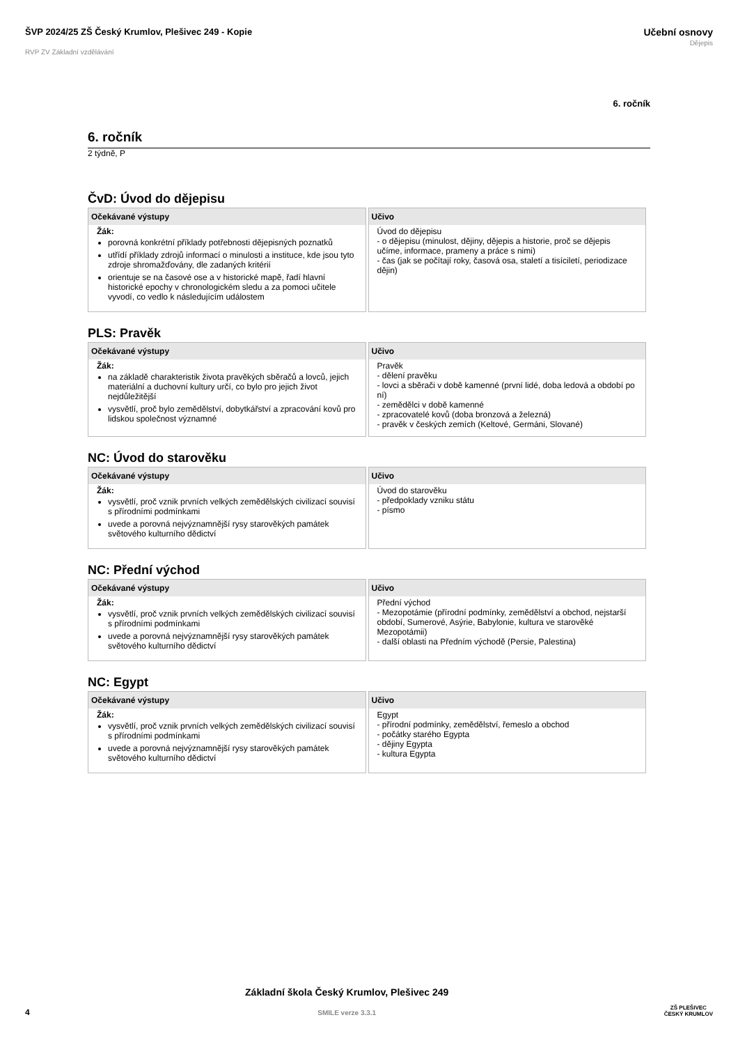ŠVP 2024/25 ZŠ Český Krumlov, Plešivec 249 - Kopie
RVP ZV Základní vzdělávání
Učební osnovy
Dějepis
6. ročník
6. ročník
2 týdně, P
ČvD: Úvod do dějepisu
| Očekávané výstupy | Učivo |
| --- | --- |
| Žák: porovná konkrétní příklady potřebnosti dějepisných poznatků utřídí příklady zdrojů informací o minulosti a instituce, kde jsou tyto zdroje shromažďovány, dle zadaných kritérií orientuje se na časové ose a v historické mapě, řadí hlavní historické epochy v chronologickém sledu a za pomoci učitele vyvodí, co vedlo k následujícím událostem | Úvod do dějepisu - o dějepisu (minulost, dějiny, dějepis a historie, proč se dějepis učíme, informace, prameny a práce s nimi) - čas (jak se počítají roky, časová osa, staletí a tisíciletí, periodizace dějin) |
PLS: Pravěk
| Očekávané výstupy | Učivo |
| --- | --- |
| Žák: na základě charakteristik života pravěkých sběračů a lovců, jejich materiální a duchovní kultury určí, co bylo pro jejich život nejdůležitější vysvětlí, proč bylo zemědělství, dobytkářství a zpracování kovů pro lidskou společnost významné | Pravěk - dělení pravěku - lovci a sběrači v době kamenné (první lidé, doba ledová a období po ní) - zemědělci v době kamenné - zpracovatelé kovů (doba bronzová a železná) - pravěk v českých zemích (Keltové, Germáni, Slované) |
NC: Úvod do starověku
| Očekávané výstupy | Učivo |
| --- | --- |
| Žák: vysvětlí, proč vznik prvních velkých zemědělských civilizací souvisí s přírodními podmínkami uvede a porovná nejvýznamnější rysy starověkých památek světového kulturního dědictví | Úvod do starověku - předpoklady vzniku státu - písmo |
NC: Přední východ
| Očekávané výstupy | Učivo |
| --- | --- |
| Žák: vysvětlí, proč vznik prvních velkých zemědělských civilizací souvisí s přírodními podmínkami uvede a porovná nejvýznamnější rysy starověkých památek světového kulturního dědictví | Přední východ - Mezopotámie (přírodní podmínky, zemědělství a obchod, nejstarší období, Sumerové, Asýrie, Babylonie, kultura ve starověké Mezopotámii) - další oblasti na Předním východě (Persie, Palestina) |
NC: Egypt
| Očekávané výstupy | Učivo |
| --- | --- |
| Žák: vysvětlí, proč vznik prvních velkých zemědělských civilizací souvisí s přírodními podmínkami uvede a porovná nejvýznamnější rysy starověkých památek světového kulturního dědictví | Egypt - přírodní podmínky, zemědělství, řemeslo a obchod - počátky starého Egypta - dějiny Egypta - kultura Egypta |
4
Základní škola Český Krumlov, Plešivec 249
SMILE verze 3.3.1
ZŠ PLEŠIVEC
ČESKÝ KRUMLOV